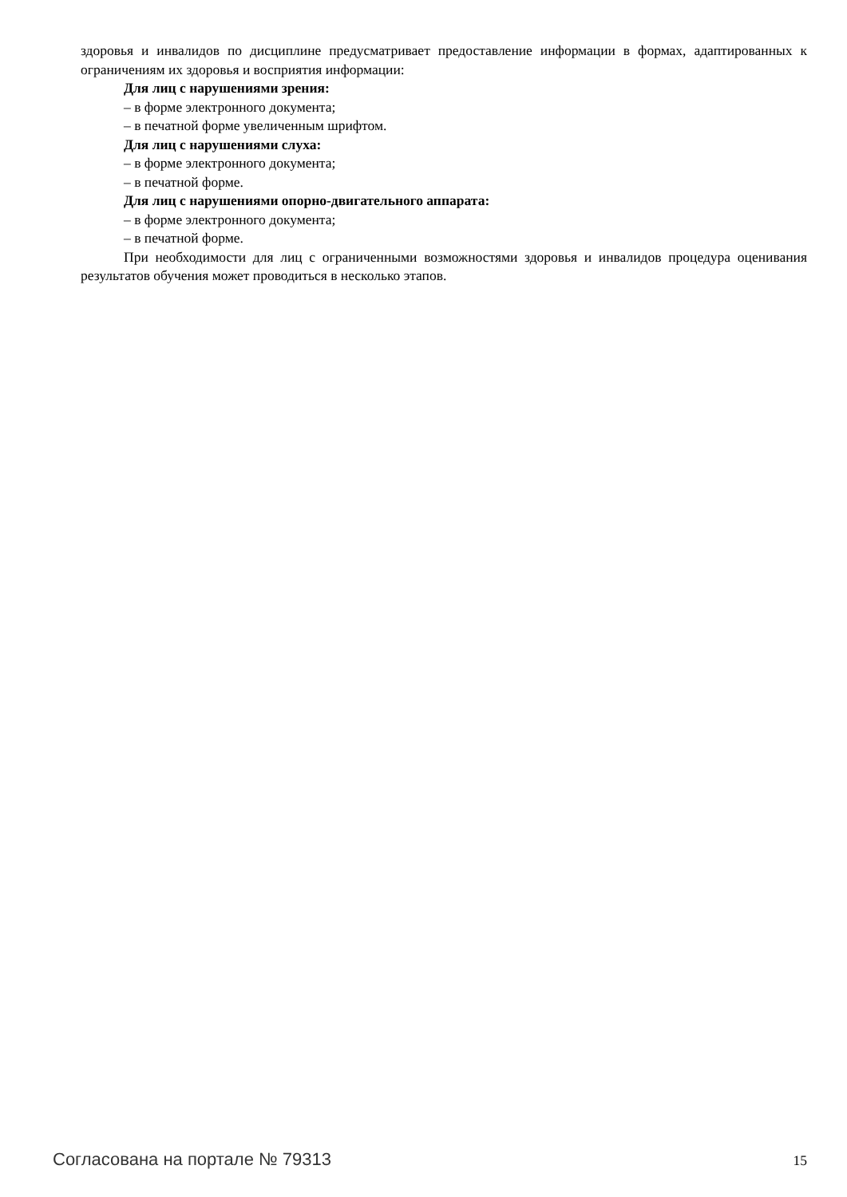здоровья и инвалидов по дисциплине предусматривает предоставление информации в формах, адаптированных к ограничениям их здоровья и восприятия информации:
Для лиц с нарушениями зрения:
– в форме электронного документа;
– в печатной форме увеличенным шрифтом.
Для лиц с нарушениями слуха:
– в форме электронного документа;
– в печатной форме.
Для лиц с нарушениями опорно-двигательного аппарата:
– в форме электронного документа;
– в печатной форме.
При необходимости для лиц с ограниченными возможностями здоровья и инвалидов процедура оценивания результатов обучения может проводиться в несколько этапов.
Согласована на портале № 79313 15